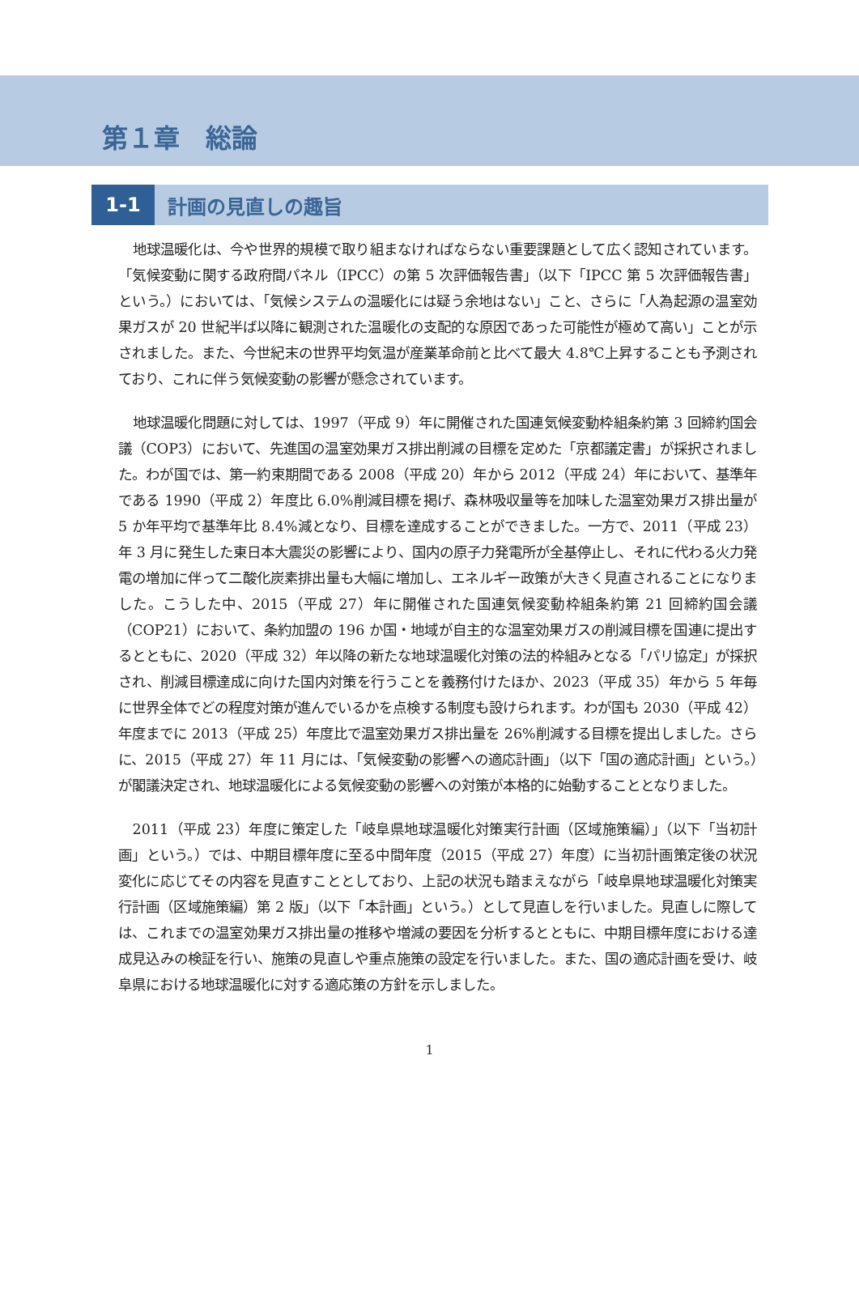第１章　総論
1-1
計画の見直しの趣旨
地球温暖化は、今や世界的規模で取り組まなければならない重要課題として広く認知されています。「気候変動に関する政府間パネル（IPCC）の第 5 次評価報告書」（以下「IPCC 第 5 次評価報告書」という。）においては、「気候システムの温暖化には疑う余地はない」こと、さらに「人為起源の温室効果ガスが 20 世紀半ば以降に観測された温暖化の支配的な原因であった可能性が極めて高い」ことが示されました。また、今世紀末の世界平均気温が産業革命前と比べて最大 4.8℃上昇することも予測されており、これに伴う気候変動の影響が懸念されています。
地球温暖化問題に対しては、1997（平成 9）年に開催された国連気候変動枠組条約第 3 回締約国会議（COP3）において、先進国の温室効果ガス排出削減の目標を定めた「京都議定書」が採択されました。わが国では、第一約束期間である 2008（平成 20）年から 2012（平成 24）年において、基準年である 1990（平成 2）年度比 6.0%削減目標を掲げ、森林吸収量等を加味した温室効果ガス排出量が 5 か年平均で基準年比 8.4%減となり、目標を達成することができました。一方で、2011（平成 23）年 3 月に発生した東日本大震災の影響により、国内の原子力発電所が全基停止し、それに代わる火力発電の増加に伴って二酸化炭素排出量も大幅に増加し、エネルギー政策が大きく見直されることになりました。こうした中、2015（平成 27）年に開催された国連気候変動枠組条約第 21 回締約国会議（COP21）において、条約加盟の 196 か国・地域が自主的な温室効果ガスの削減目標を国連に提出するとともに、2020（平成 32）年以降の新たな地球温暖化対策の法的枠組みとなる「パリ協定」が採択され、削減目標達成に向けた国内対策を行うことを義務付けたほか、2023（平成 35）年から 5 年毎に世界全体でどの程度対策が進んでいるかを点検する制度も設けられます。わが国も 2030（平成 42）年度までに 2013（平成 25）年度比で温室効果ガス排出量を 26%削減する目標を提出しました。さらに、2015（平成 27）年 11 月には、「気候変動の影響への適応計画」（以下「国の適応計画」という。）が閣議決定され、地球温暖化による気候変動の影響への対策が本格的に始動することとなりました。
2011（平成 23）年度に策定した「岐阜県地球温暖化対策実行計画（区域施策編）」（以下「当初計画」という。）では、中期目標年度に至る中間年度（2015（平成 27）年度）に当初計画策定後の状況変化に応じてその内容を見直すこととしており、上記の状況も踏まえながら「岐阜県地球温暖化対策実行計画（区域施策編）第 2 版」（以下「本計画」という。）として見直しを行いました。見直しに際しては、これまでの温室効果ガス排出量の推移や増減の要因を分析するとともに、中期目標年度における達成見込みの検証を行い、施策の見直しや重点施策の設定を行いました。また、国の適応計画を受け、岐阜県における地球温暖化に対する適応策の方針を示しました。
1